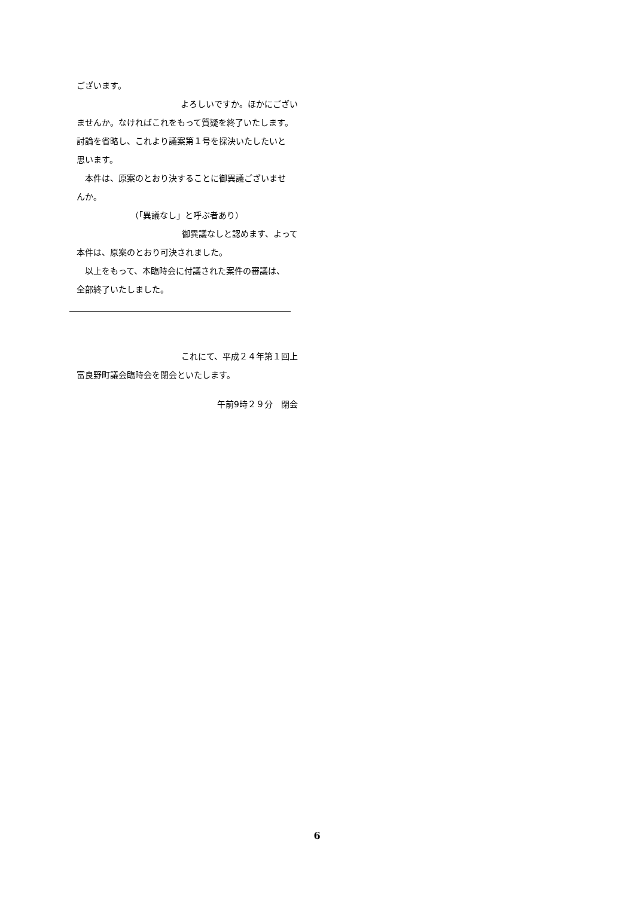ございます。
よろしいですか。ほかにござい
ませんか。なければこれをもって質疑を終了いたします。
討論を省略し、これより議案第１号を採決いたしたいと
思います。
　本件は、原案のとおり決することに御異議ございませ
んか。
（「異議なし」と呼ぶ者あり）
御異議なしと認めます、よって
本件は、原案のとおり可決されました。
　以上をもって、本臨時会に付議された案件の審議は、
全部終了いたしました。
これにて、平成２４年第１回上
富良野町議会臨時会を閉会といたします。
午前9時２９分　閉会
6